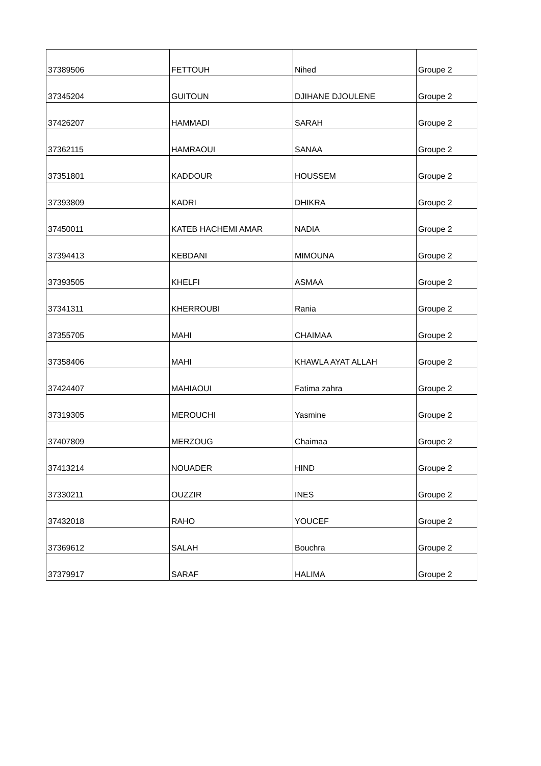| 37389506 | FETTOUH | Nihed | Groupe 2 |
| 37345204 | GUITOUN | DJIHANE DJOULENE | Groupe 2 |
| 37426207 | HAMMADI | SARAH | Groupe 2 |
| 37362115 | HAMRAOUI | SANAA | Groupe 2 |
| 37351801 | KADDOUR | HOUSSEM | Groupe 2 |
| 37393809 | KADRI | DHIKRA | Groupe 2 |
| 37450011 | KATEB HACHEMI AMAR | NADIA | Groupe 2 |
| 37394413 | KEBDANI | MIMOUNA | Groupe 2 |
| 37393505 | KHELFI | ASMAA | Groupe 2 |
| 37341311 | KHERROUBI | Rania | Groupe 2 |
| 37355705 | MAHI | CHAIMAA | Groupe 2 |
| 37358406 | MAHI | KHAWLA AYAT ALLAH | Groupe 2 |
| 37424407 | MAHIAOUI | Fatima zahra | Groupe 2 |
| 37319305 | MEROUCHI | Yasmine | Groupe 2 |
| 37407809 | MERZOUG | Chaimaa | Groupe 2 |
| 37413214 | NOUADER | HIND | Groupe 2 |
| 37330211 | OUZZIR | INES | Groupe 2 |
| 37432018 | RAHO | YOUCEF | Groupe 2 |
| 37369612 | SALAH | Bouchra | Groupe 2 |
| 37379917 | SARAF | HALIMA | Groupe 2 |